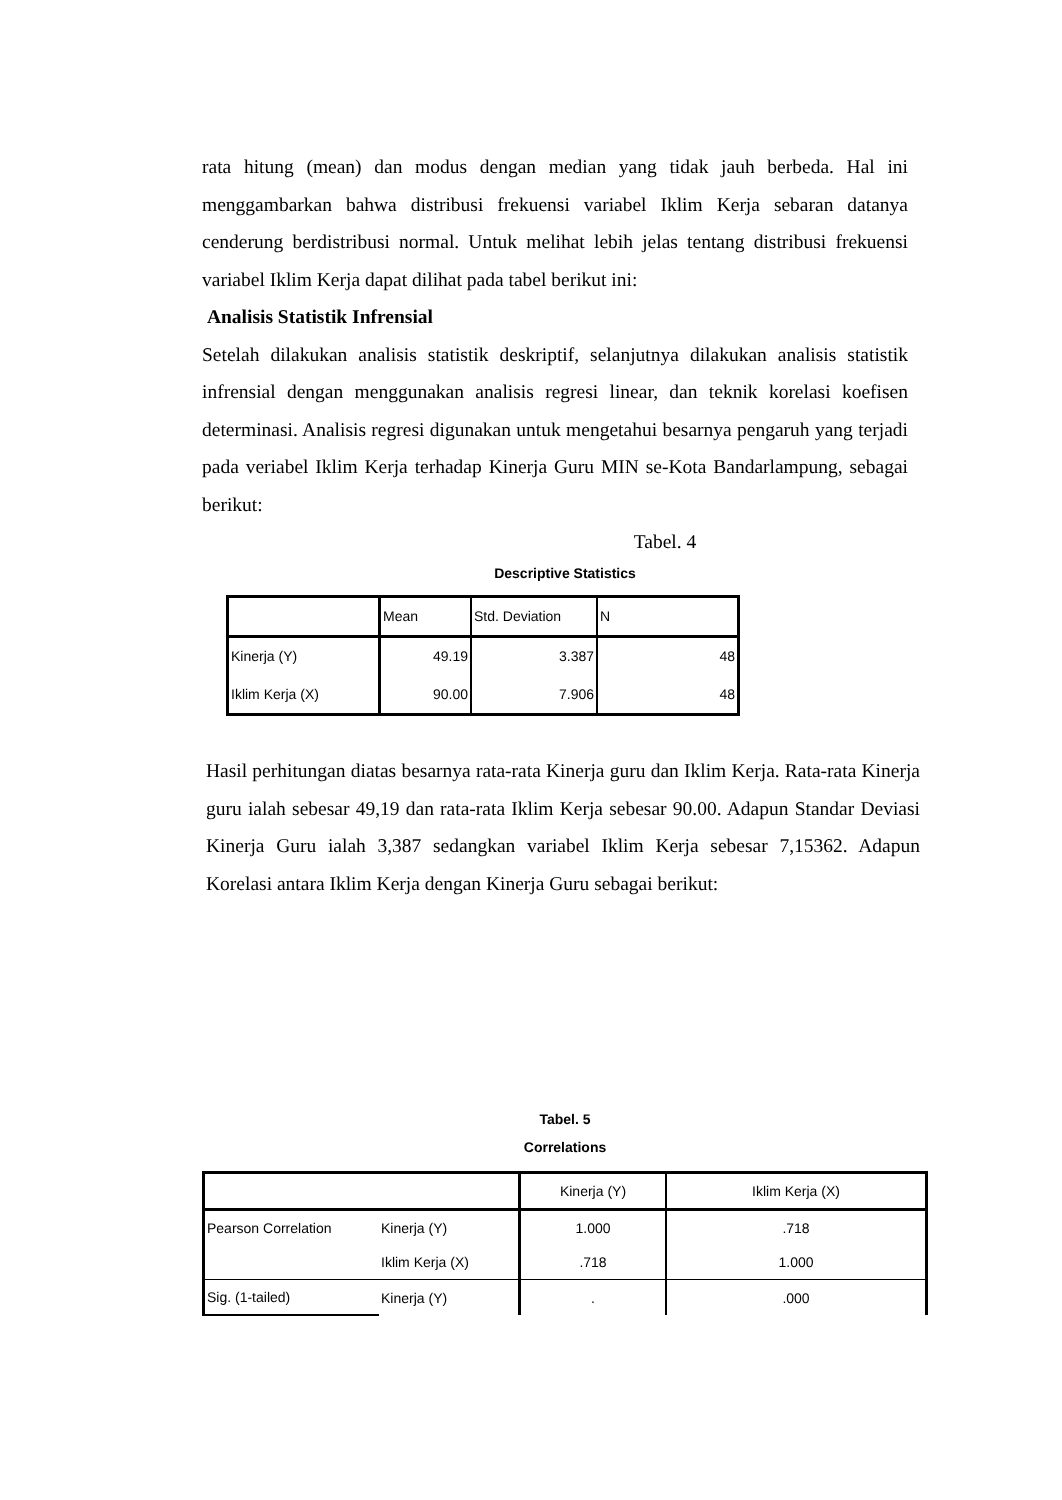rata hitung (mean) dan modus dengan median yang tidak jauh berbeda. Hal ini menggambarkan bahwa distribusi frekuensi variabel Iklim Kerja sebaran datanya cenderung berdistribusi normal. Untuk melihat lebih jelas tentang distribusi frekuensi variabel Iklim Kerja dapat dilihat pada tabel berikut ini:
Analisis Statistik Infrensial
Setelah dilakukan analisis statistik deskriptif, selanjutnya dilakukan analisis statistik infrensial dengan menggunakan analisis regresi linear, dan teknik korelasi koefisen determinasi. Analisis regresi digunakan untuk mengetahui besarnya pengaruh yang terjadi pada veriabel Iklim Kerja terhadap Kinerja Guru MIN se-Kota Bandarlampung, sebagai berikut:
Tabel. 4
Descriptive Statistics
| | Mean | Std. Deviation | N |
| --- | --- | --- | --- |
| Kinerja (Y) | 49.19 | 3.387 | 48 |
| Iklim Kerja (X) | 90.00 | 7.906 | 48 |
Hasil perhitungan diatas besarnya rata-rata Kinerja guru dan Iklim Kerja. Rata-rata Kinerja guru ialah sebesar 49,19 dan rata-rata Iklim Kerja sebesar 90.00. Adapun Standar Deviasi Kinerja Guru ialah 3,387 sedangkan variabel Iklim Kerja sebesar 7,15362. Adapun Korelasi antara Iklim Kerja dengan Kinerja Guru sebagai berikut:
Tabel. 5
Correlations
| | | Kinerja (Y) | Iklim Kerja (X) |
| --- | --- | --- | --- |
| Pearson Correlation | Kinerja (Y) | 1.000 | .718 |
| | Iklim Kerja (X) | .718 | 1.000 |
| Sig. (1-tailed) | Kinerja (Y) | . | .000 |